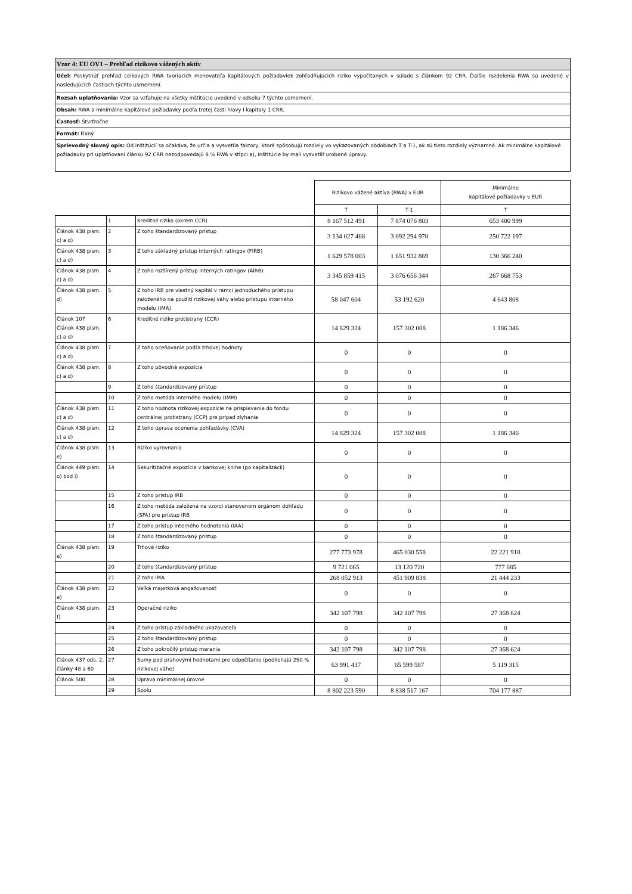| Vzor 4: EU OV1 – Prehľad rizikovo vážených aktív |
| Účel: Poskytnúť prehľad celkových RWA tvoriacich menovateľa kapitálových požiadaviek zohľadňujúcich riziko vypočítaných v súlade s článkom 92 CRR. Ďalšie rozdelenia RWA sú uvedené v nasledujúcich častiach týchto usmernení. |
| Rozsah uplatňovania: Vzor sa vzťahuje na všetky inštitúcie uvedené v odseku 7 týchto usmernení. |
| Obsah: RWA a minimálne kapitálové požiadavky podľa tretej časti hlavy I kapitoly 1 CRR. |
| Častosť: Štvrťročne |
| Formát: Fixný |
| Sprievodný slovný opis: Od inštitúcií sa očakáva, že určia a vysvetlia faktory, ktoré spôsobujú rozdiely vo vykazovaných obdobiach T a T-1, ak sú tieto rozdiely významné. Ak minimálne kapitálové požiadavky pri uplatňovaní článku 92 CRR nezodpovedajú 8 % RWA v stĺpci a), inštitúcie by mali vysvetliť urobené úpravy. |
| | | | Rizikovo vážené aktíva (RWA) v EUR | | Minimálne kapitálové požiadavky v EUR |
| --- | --- | --- | --- | --- | --- |
| | | | T | T-1 | T |
| | 1 | Kreditné riziko (okrem CCR) | 8 167 512 491 | 7 874 076 803 | 653 400 999 |
| Článok 438 písm. c) a d) | 2 | Z toho štandardizovaný prístup | 3 134 027 468 | 3 092 294 970 | 250 722 197 |
| Článok 438 písm. c) a d) | 3 | Z toho základný prístup interných ratingov (FIRB) | 1 629 578 003 | 1 651 932 869 | 130 366 240 |
| Článok 438 písm. c) a d) | 4 | Z toho rozšírený prístup interných ratingov (AIRB) | 3 345 859 415 | 3 076 656 344 | 267 668 753 |
| Článok 438 písm. d) | 5 | Z toho IRB pre vlastný kapitál v rámci jednoduchého prístupu založeného na použití rizikovej váhy alebo prístupu interného modelu (IMA) | 58 047 604 | 53 192 620 | 4 643 808 |
| Článok 107 Článok 438 písm. c) a d) | 6 | Kreditné riziko protistrany (CCR) | 14 829 324 | 157 302 008 | 1 186 346 |
| Článok 438 písm. c) a d) | 7 | Z toho oceňovanie podľa trhovej hodnoty | 0 | 0 | 0 |
| Článok 438 písm. c) a d) | 8 | Z toho pôvodná expozícia | 0 | 0 | 0 |
| | 9 | Z toho štandardizovaný prístup | 0 | 0 | 0 |
| | 10 | Z toho metóda interného modelu (IMM) | 0 | 0 | 0 |
| Článok 438 písm. c) a d) | 11 | Z toho hodnota rizikovej expozície na prispievanie do fondu centrálnej protistrany (CCP) pre prípad zlyhania | 0 | 0 | 0 |
| Článok 438 písm. c) a d) | 12 | Z toho úprava ocenenia pohľadávky (CVA) | 14 829 324 | 157 302 008 | 1 186 346 |
| Článok 438 písm. e) | 13 | Riziko vyrovnania | 0 | 0 | 0 |
| Článok 449 písm. o) bod i) | 14 | Sekuritizačné expozície v bankovej knihe (po kapitalizácii) | 0 | 0 | 0 |
| | 15 | Z toho prístup IRB | 0 | 0 | 0 |
| | 16 | Z toho metóda založená na vzorci stanovenom orgánom dohľadu (SFA) pre prístup IRB | 0 | 0 | 0 |
| | 17 | Z toho prístup interného hodnotenia (IAA) | 0 | 0 | 0 |
| | 18 | Z toho štandardizovaný prístup | 0 | 0 | 0 |
| Článok 438 písm. e) | 19 | Trhové riziko | 277 773 978 | 465 030 558 | 22 221 918 |
| | 20 | Z toho štandardizovaný prístup | 9 721 065 | 13 120 720 | 777 685 |
| | 21 | Z toho IMA | 268 052 913 | 451 909 838 | 21 444 233 |
| Článok 438 písm. e) | 22 | Veľká majetková angažovanosť | 0 | 0 | 0 |
| Článok 438 písm. f) | 23 | Operačné riziko | 342 107 798 | 342 107 798 | 27 368 624 |
| | 24 | Z toho prístup základného ukazovateľa | 0 | 0 | 0 |
| | 25 | Z toho štandardizovaný prístup | 0 | 0 | 0 |
| | 26 | Z toho pokročilý prístup merania | 342 107 798 | 342 107 798 | 27 368 624 |
| Článok 437 ods. 2, články 48 a 60 | 27 | Sumy pod prahovými hodnotami pre odpočítanie (podliehajú 250 % rizikovej váhe) | 63 991 437 | 65 599 587 | 5 119 315 |
| Článok 500 | 28 | Úprava minimálnej úrovne | 0 | 0 | 0 |
| | 29 | Spolu | 8 802 223 590 | 8 838 517 167 | 704 177 887 |